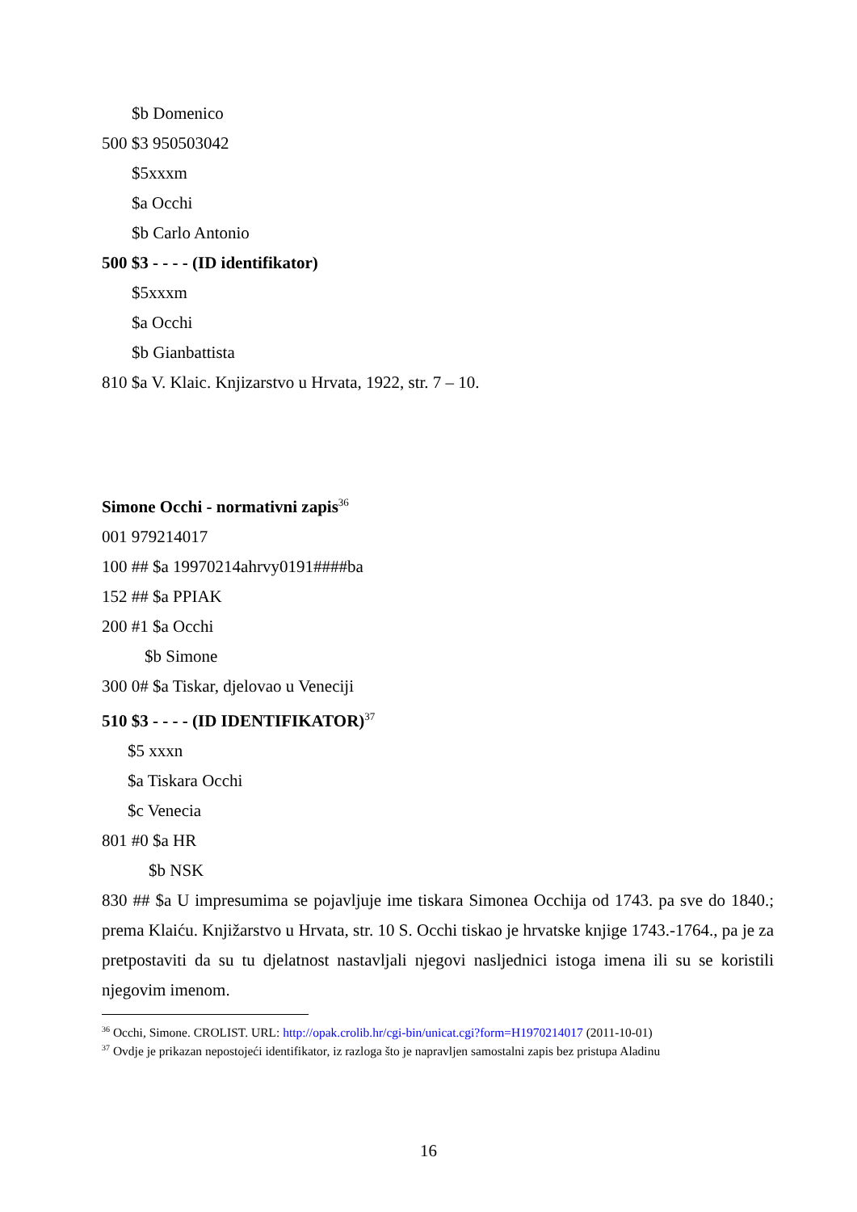$b Domenico
500 $3 950503042
$5xxxm
$a Occhi
$b Carlo Antonio
500 $3 - - - - (ID identifikator)
$5xxxm
$a Occhi
$b Gianbattista
810 $a V. Klaic. Knjizarstvo u Hrvata, 1922, str. 7 – 10.
Simone Occhi - normativni zapis<sup>36</sup>
001 979214017
100 ## $a 19970214ahrvy0191####ba
152 ## $a PPIAK
200 #1 $a Occhi
$b Simone
300 0# $a Tiskar, djelovao u Veneciji
510 $3 - - - - (ID IDENTIFIKATOR)<sup>37</sup>
$5 xxxn
$a Tiskara Occhi
$c Venecia
801 #0 $a HR
$b NSK
830 ## $a U impresumima se pojavljuje ime tiskara Simonea Occhija od 1743. pa sve do 1840.; prema Klaiću. Knjižarstvo u Hrvata, str. 10 S. Occhi tiskao je hrvatske knjige 1743.-1764., pa je za pretpostaviti da su tu djelatnost nastavljali njegovi nasljednici istoga imena ili su se koristili njegovim imenom.
<sup>36</sup> Occhi, Simone. CROLIST. URL: http://opak.crolib.hr/cgi-bin/unicat.cgi?form=H1970214017 (2011-10-01)
<sup>37</sup> Ovdje je prikazan nepostojeći identifikator, iz razloga što je napravljen samostalni zapis bez pristupa Aladinu
16